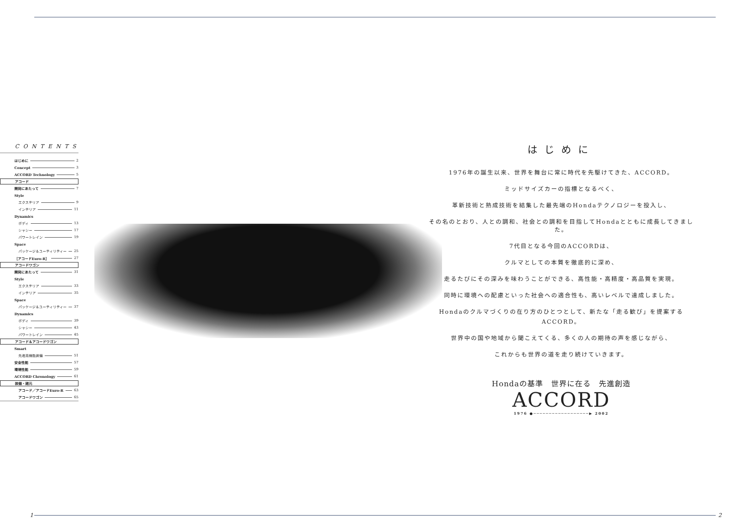CONTENTS
はじめに 2
Concept 3
ACCORD Technology 5
アコード
開発にあたって 7
Style
エクステリア 9
インテリア 11
Dynamics
ボディ 13
シャシー 17
パワートレイン 19
Space
パッケージ＆ユーティリティー 25
［アコードEuro-R］ 27
アコードワゴン
開発にあたって 31
Style
エクステリア 33
インテリア 35
Space
パッケージ＆ユーティリティー 37
Dynamics
ボディ 39
シャシー 43
パワートレイン 45
アコード＆アコードワゴン
Smart
先進高機能装備 51
安全性能 57
環境性能 59
ACCORD Chronology 61
装備・諸元
アコード／アコードEuro-R 63
アコードワゴン 65
はじめに
1976年の誕生以来、世界を舞台に常に時代を先駆けてきた、ACCORD。
ミッドサイズカーの指標となるべく、
革新技術と熟成技術を結集した最先端のHondaテクノロジーを投入し、
その名のとおり、人との調和、社会との調和を目指してHondaとともに成長してきました。
7代目となる今回のACCORDは、
クルマとしての本質を徹底的に深め、
走るたびにその深みを味わうことができる、高性能・高精度・高品質を実現。
同時に環境への配慮といった社会への適合性も、高いレベルで達成しました。
Hondaのクルマづくりの在り方のひとつとして、新たな「走る歓び」を提案するACCORD。
世界中の国や地域から聞こえてくる、多くの人の期待の声を感じながら、
これからも世界の道を走り続けていきます。
Hondaの基準　世界に在る　先進創造
ACCORD
1976 ●──────────────────▶ 2002
1 2